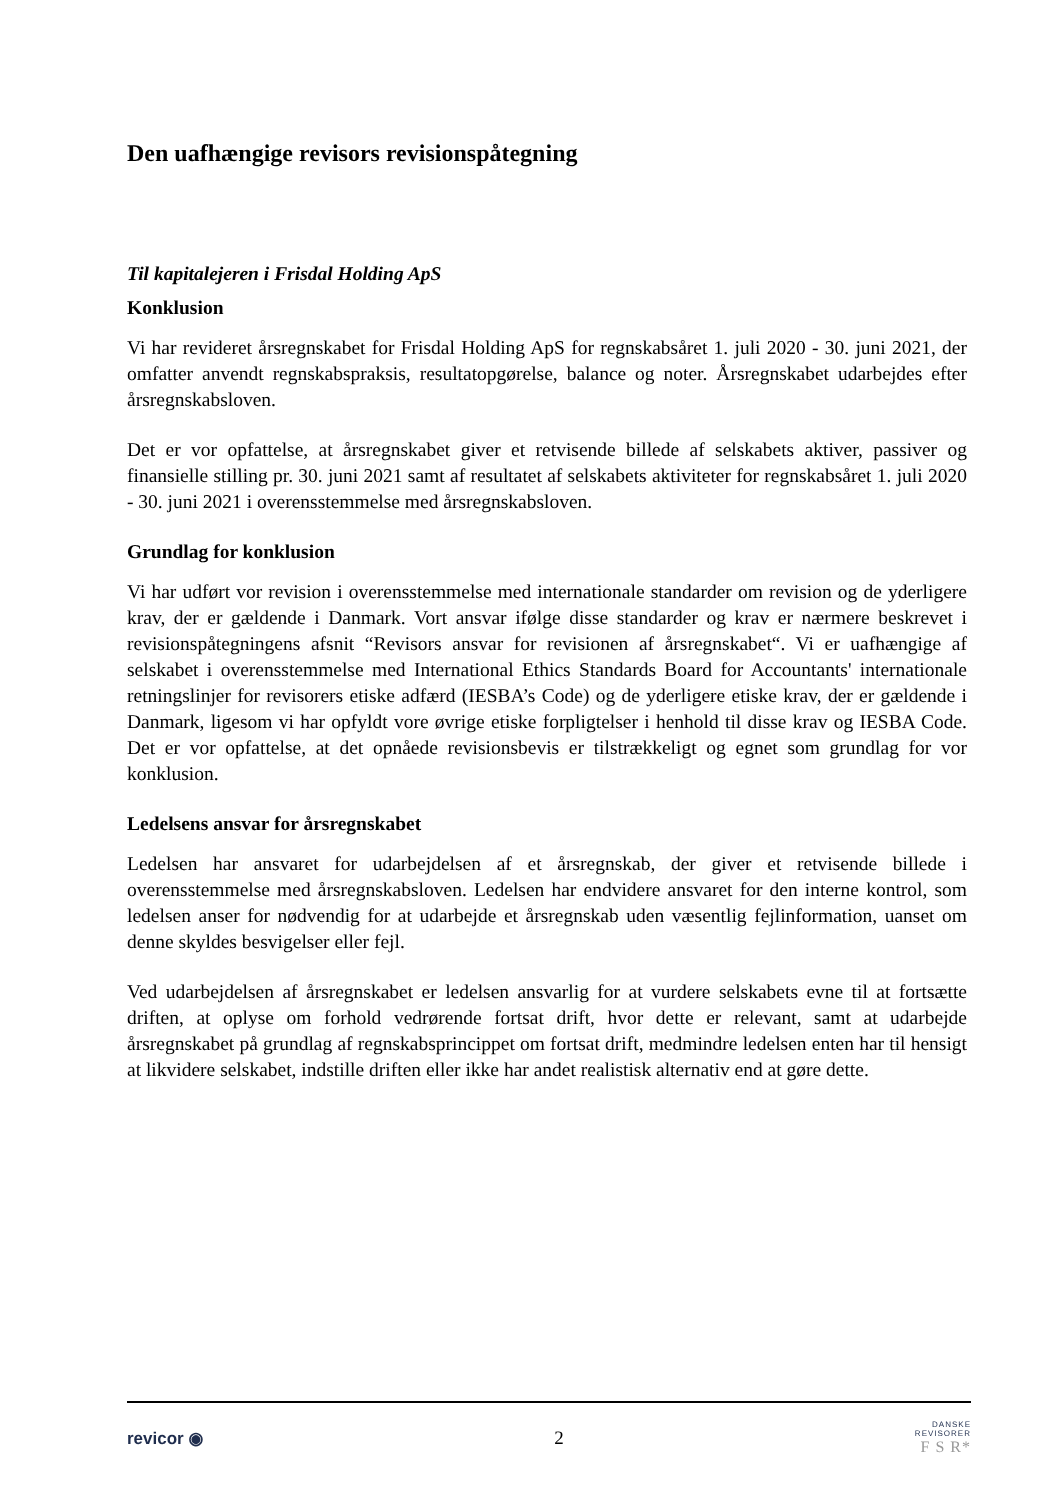Den uafhængige revisors revisionspåtegning
Til kapitalejeren i Frisdal Holding ApS
Konklusion
Vi har revideret årsregnskabet for Frisdal Holding ApS for regnskabsåret 1. juli 2020 - 30. juni 2021, der omfatter anvendt regnskabspraksis, resultatopgørelse, balance og noter. Årsregnskabet udarbejdes efter årsregnskabsloven.
Det er vor opfattelse, at årsregnskabet giver et retvisende billede af selskabets aktiver, passiver og finansielle stilling pr. 30. juni 2021 samt af resultatet af selskabets aktiviteter for regnskabsåret 1. juli 2020 - 30. juni 2021 i overensstemmelse med årsregnskabsloven.
Grundlag for konklusion
Vi har udført vor revision i overensstemmelse med internationale standarder om revision og de yderligere krav, der er gældende i Danmark. Vort ansvar ifølge disse standarder og krav er nærmere beskrevet i revisionspåtegningens afsnit “Revisors ansvar for revisionen af årsregnskabet“. Vi er uafhængige af selskabet i overensstemmelse med International Ethics Standards Board for Accountants' internationale retningslinjer for revisorers etiske adfærd (IESBA’s Code) og de yderligere etiske krav, der er gældende i Danmark, ligesom vi har opfyldt vore øvrige etiske forpligtelser i henhold til disse krav og IESBA Code. Det er vor opfattelse, at det opnåede revisionsbevis er tilstrækkeligt og egnet som grundlag for vor konklusion.
Ledelsens ansvar for årsregnskabet
Ledelsen har ansvaret for udarbejdelsen af et årsregnskab, der giver et retvisende billede i overensstemmelse med årsregnskabsloven. Ledelsen har endvidere ansvaret for den interne kontrol, som ledelsen anser for nødvendig for at udarbejde et årsregnskab uden væsentlig fejlinformation, uanset om denne skyldes besvigelser eller fejl.
Ved udarbejdelsen af årsregnskabet er ledelsen ansvarlig for at vurdere selskabets evne til at fortsætte driften, at oplyse om forhold vedrørende fortsat drift, hvor dette er relevant, samt at udarbejde årsregnskabet på grundlag af regnskabsprincippet om fortsat drift, medmindre ledelsen enten har til hensigt at likvidere selskabet, indstille driften eller ikke har andet realistisk alternativ end at gøre dette.
revicor ◉ 2
DANSKE
REVISORER
F S R*